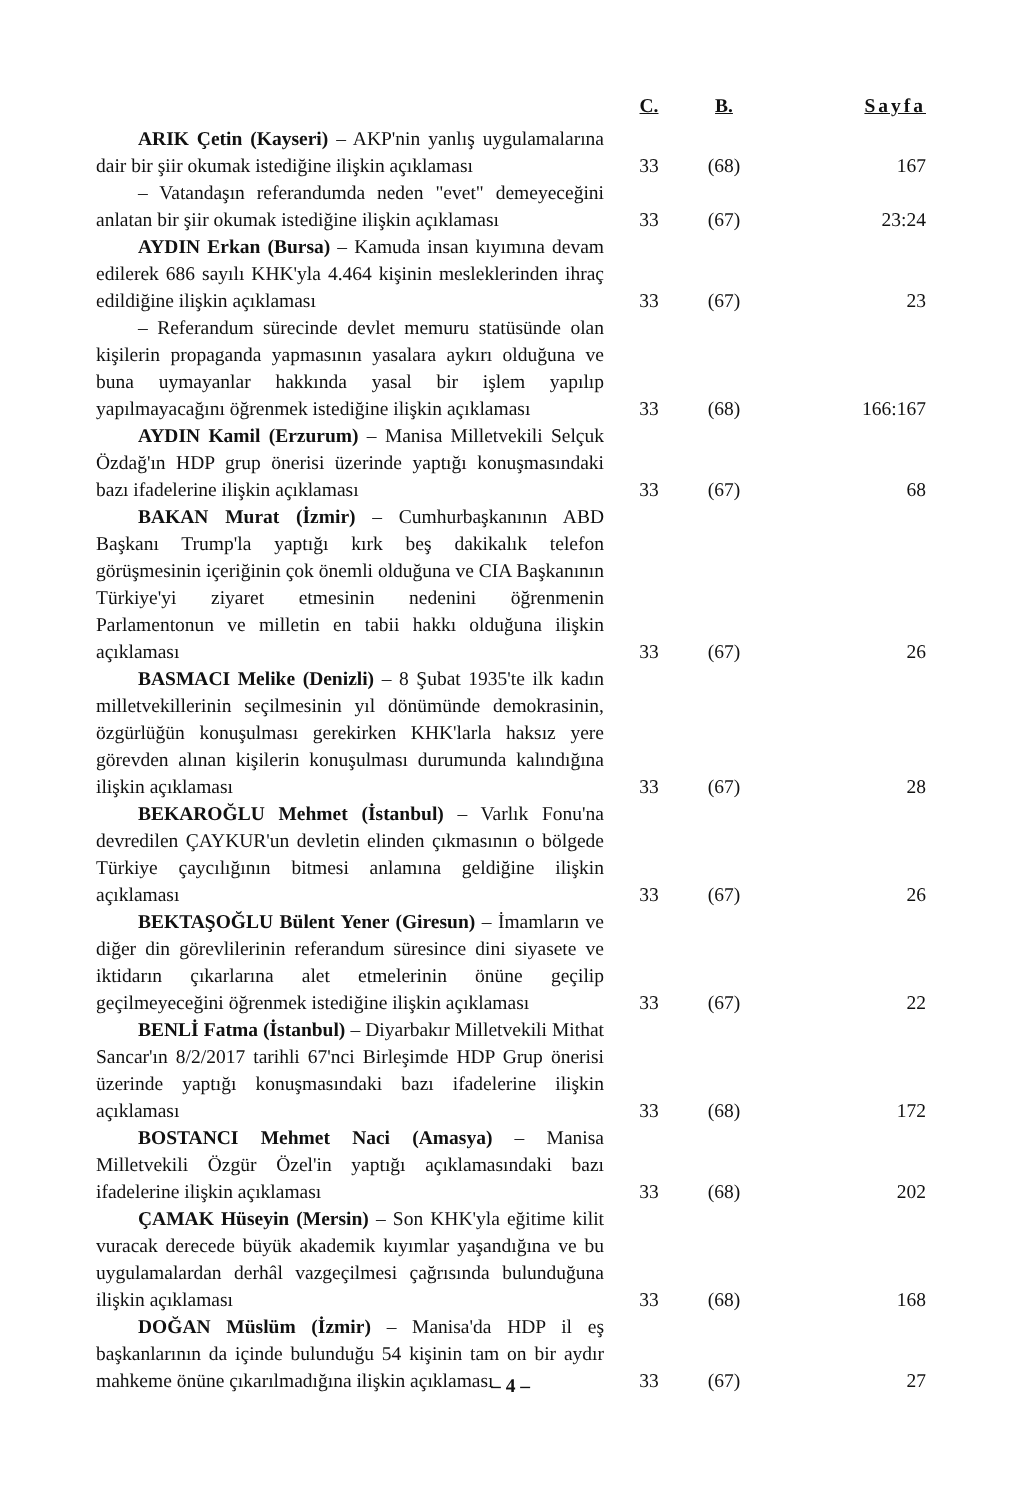| | C. | B. | Sayfa |
| --- | --- | --- | --- |
| ARIK Çetin (Kayseri) – AKP'nin yanlış uygulamalarına dair bir şiir okumak istediğine ilişkin açıklaması | 33 | (68) | 167 |
| – Vatandaşın referandumda neden "evet" demeyeceğini anlatan bir şiir okumak istediğine ilişkin açıklaması | 33 | (67) | 23:24 |
| AYDIN Erkan (Bursa) – Kamuda insan kıyımına devam edilerek 686 sayılı KHK'yla 4.464 kişinin mesleklerinden ihraç edildiğine ilişkin açıklaması | 33 | (67) | 23 |
| – Referandum sürecinde devlet memuru statüsünde olan kişilerin propaganda yapmasının yasalara aykırı olduğuna ve buna uymayanlar hakkında yasal bir işlem yapılıp yapılmayacağını öğrenmek istediğine ilişkin açıklaması | 33 | (68) | 166:167 |
| AYDIN Kamil (Erzurum) – Manisa Milletvekili Selçuk Özdağ'ın HDP grup önerisi üzerinde yaptığı konuşmasındaki bazı ifadelerine ilişkin açıklaması | 33 | (67) | 68 |
| BAKAN Murat (İzmir) – Cumhurbaşkanının ABD Başkanı Trump'la yaptığı kırk beş dakikalık telefon görüşmesinin içeriğinin çok önemli olduğuna ve CIA Başkanının Türkiye'yi ziyaret etmesinin nedenini öğrenmenin Parlamentonun ve milletin en tabii hakkı olduğuna ilişkin açıklaması | 33 | (67) | 26 |
| BASMACI Melike (Denizli) – 8 Şubat 1935'te ilk kadın milletvekillerinin seçilmesinin yıl dönümünde demokrasinin, özgürlüğün konuşulması gerekirken KHK'larla haksız yere görevden alınan kişilerin konuşulması durumunda kalındığına ilişkin açıklaması | 33 | (67) | 28 |
| BEKAROĞLU Mehmet (İstanbul) – Varlık Fonu'na devredilen ÇAYKUR'un devletin elinden çıkmasının o bölgede Türkiye çaycılığının bitmesi anlamına geldiğine ilişkin açıklaması | 33 | (67) | 26 |
| BEKTAŞOĞLU Bülent Yener (Giresun) – İmamların ve diğer din görevlilerinin referandum süresince dini siyasete ve iktidarın çıkarlarına alet etmelerinin önüne geçilip geçilmeyeceğini öğrenmek istediğine ilişkin açıklaması | 33 | (67) | 22 |
| BENLİ Fatma (İstanbul) – Diyarbakır Milletvekili Mithat Sancar'ın 8/2/2017 tarihli 67'nci Birleşimde HDP Grup önerisi üzerinde yaptığı konuşmasındaki bazı ifadelerine ilişkin açıklaması | 33 | (68) | 172 |
| BOSTANCI Mehmet Naci (Amasya) – Manisa Milletvekili Özgür Özel'in yaptığı açıklamasındaki bazı ifadelerine ilişkin açıklaması | 33 | (68) | 202 |
| ÇAMAK Hüseyin (Mersin) – Son KHK'yla eğitime kilit vuracak derecede büyük akademik kıyımlar yaşandığına ve bu uygulamalardan derhâl vazgeçilmesi çağrısında bulunduğuna ilişkin açıklaması | 33 | (68) | 168 |
| DOĞAN Müslüm (İzmir) – Manisa'da HDP il eş başkanlarının da içinde bulunduğu 54 kişinin tam on bir aydır mahkeme önüne çıkarılmadığına ilişkin açıklaması | 33 | (67) | 27 |
– 4 –